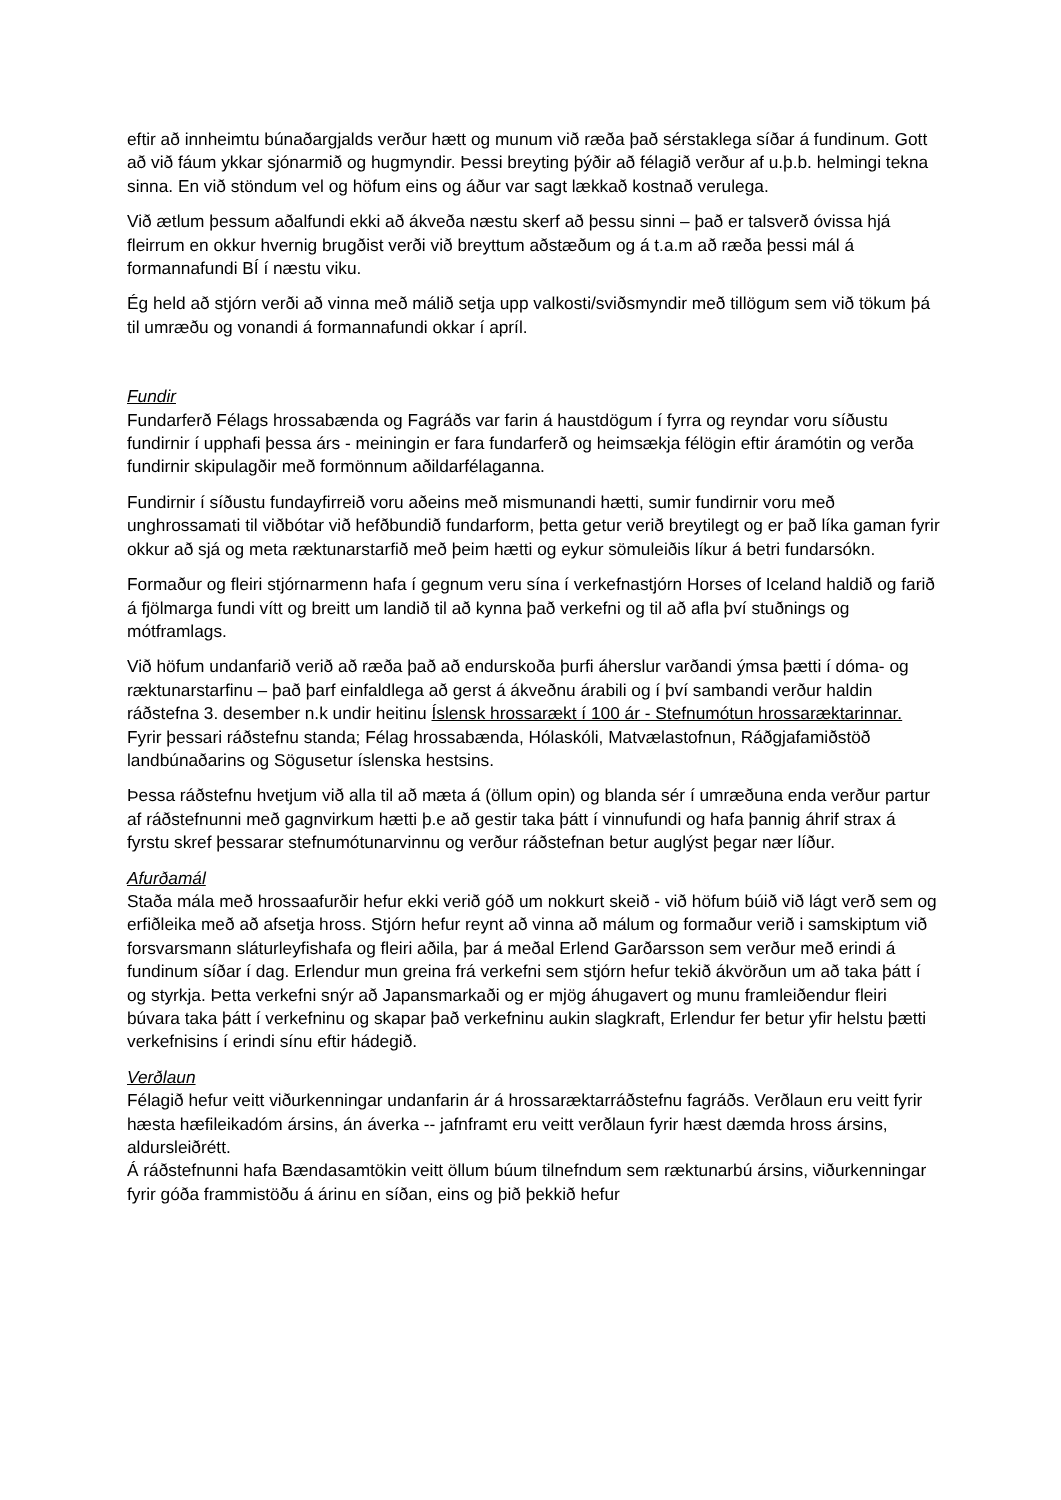eftir að innheimtu búnaðargjalds verður hætt og munum við ræða það sérstaklega síðar á fundinum. Gott að við fáum ykkar sjónarmið og hugmyndir. Þessi breyting þýðir að félagið verður af u.þ.b. helmingi tekna sinna. En við stöndum vel og höfum eins og áður var sagt lækkað kostnað verulega.
Við ætlum þessum aðalfundi ekki að ákveða næstu skerf að þessu sinni – það er talsverð óvissa hjá fleirrum en okkur hvernig brugðist verði við breyttum aðstæðum og á t.a.m að ræða þessi mál á formannafundi BÍ í næstu viku.
Ég held að stjórn verði að vinna með málið setja upp valkosti/sviðsmyndir með tillögum sem við tökum þá til umræðu og vonandi á formannafundi okkar í apríl.
Fundir
Fundarferð Félags hrossabænda og Fagráðs var farin á haustdögum í fyrra og reyndar voru síðustu fundirnir í upphafi þessa árs - meiningin er fara fundarferð og heimsækja félögin eftir áramótin og verða fundirnir skipulagðir með formönnum aðildarfélaganna.
Fundirnir í síðustu fundayfirreið voru aðeins með mismunandi hætti, sumir fundirnir voru með unghrossamati til viðbótar við hefðbundið fundarform, þetta getur verið breytilegt og er það líka gaman fyrir okkur að sjá og meta ræktunarstarfið með þeim hætti og eykur sömuleiðis líkur á betri fundarsókn.
Formaður og fleiri stjórnarmenn hafa í gegnum veru sína í verkefnastjórn Horses of Iceland haldið og farið á fjölmarga fundi vítt og breitt um landið til að kynna það verkefni og til að afla því stuðnings og mótframlags.
Við höfum undanfarið verið að ræða það að endurskoða þurfi áherslur varðandi ýmsa þætti í dóma- og ræktunarstarfinu – það þarf einfaldlega að gerst á ákveðnu árabili og í því sambandi verður haldin ráðstefna 3. desember n.k undir heitinu Íslensk hrossarækt í 100 ár - Stefnumótun hrossaræktarinnar.
Fyrir þessari ráðstefnu standa; Félag hrossabænda, Hólaskóli, Matvælastofnun, Ráðgjafamiðstöð landbúnaðarins og Sögusetur íslenska hestsins.
Þessa ráðstefnu hvetjum við alla til að mæta á (öllum opin) og blanda sér í umræðuna enda verður partur af ráðstefnunni með gagnvirkum hætti þ.e að gestir taka þátt í vinnufundi og hafa þannig áhrif strax á fyrstu skref þessarar stefnumótunarvinnu og verður ráðstefnan betur auglýst þegar nær líður.
Afurðamál
Staða mála með hrossaafurðir hefur ekki verið góð um nokkurt skeið - við höfum búið við lágt verð sem og erfiðleika með að afsetja hross. Stjórn hefur reynt að vinna að málum og formaður verið i samskiptum við forsvarsmann sláturleyfishafa og fleiri aðila, þar á meðal Erlend Garðarsson sem verður með erindi á fundinum síðar í dag. Erlendur mun greina frá verkefni sem stjórn hefur tekið ákvörðun um að taka þátt í og styrkja. Þetta verkefni snýr að Japansmarkaði og er mjög áhugavert og munu framleiðendur fleiri búvara taka þátt í verkefninu og skapar það verkefninu aukin slagkraft, Erlendur fer betur yfir helstu þætti verkefnisins í erindi sínu eftir hádegið.
Verðlaun
Félagið hefur veitt viðurkenningar undanfarin ár á hrossaræktarráðstefnu fagráðs. Verðlaun eru veitt fyrir hæsta hæfileikadóm ársins, án áverka -- jafnframt eru veitt verðlaun fyrir hæst dæmda hross ársins, aldursleiðrétt.
Á ráðstefnunni hafa Bændasamtökin veitt öllum búum tilnefndum sem ræktunarbú ársins, viðurkenningar fyrir góða frammistöðu á árinu en síðan, eins og þið þekkið hefur